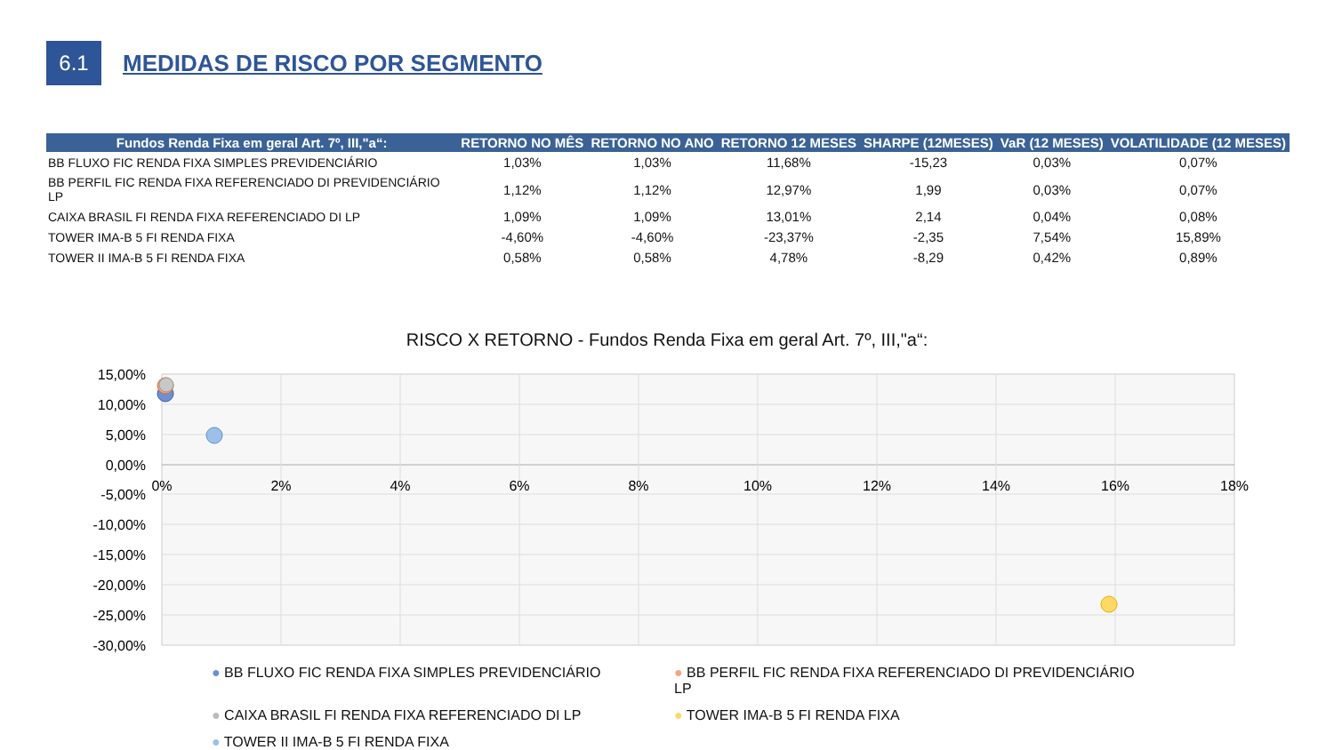6.1
MEDIDAS DE RISCO POR SEGMENTO
| Fundos Renda Fixa em geral Art. 7º, III,"a“: | RETORNO NO MÊS | RETORNO NO ANO | RETORNO 12 MESES | SHARPE (12MESES) | VaR (12 MESES) | VOLATILIDADE (12 MESES) |
| --- | --- | --- | --- | --- | --- | --- |
| BB FLUXO FIC RENDA FIXA SIMPLES PREVIDENCIÁRIO | 1,03% | 1,03% | 11,68% | -15,23 | 0,03% | 0,07% |
| BB PERFIL FIC RENDA FIXA REFERENCIADO DI PREVIDENCIÁRIO LP | 1,12% | 1,12% | 12,97% | 1,99 | 0,03% | 0,07% |
| CAIXA BRASIL FI RENDA FIXA REFERENCIADO DI LP | 1,09% | 1,09% | 13,01% | 2,14 | 0,04% | 0,08% |
| TOWER IMA-B 5 FI RENDA FIXA | -4,60% | -4,60% | -23,37% | -2,35 | 7,54% | 15,89% |
| TOWER II IMA-B 5 FI RENDA FIXA | 0,58% | 0,58% | 4,78% | -8,29 | 0,42% | 0,89% |
RISCO X RETORNO - Fundos Renda Fixa em geral Art. 7º, III,"a“:
15,00%
10,00%
5,00%
0,00%
-5,00%
-10,00%
-15,00%
-20,00%
-25,00%
-30,00%
0%
2%
4%
6%
8%
10%
12%
14%
16%
18%
● BB FLUXO FIC RENDA FIXA SIMPLES PREVIDENCIÁRIO
● BB PERFIL FIC RENDA FIXA REFERENCIADO DI PREVIDENCIÁRIO LP
● CAIXA BRASIL FI RENDA FIXA REFERENCIADO DI LP
● TOWER IMA-B 5 FI RENDA FIXA
● TOWER II IMA-B 5 FI RENDA FIXA